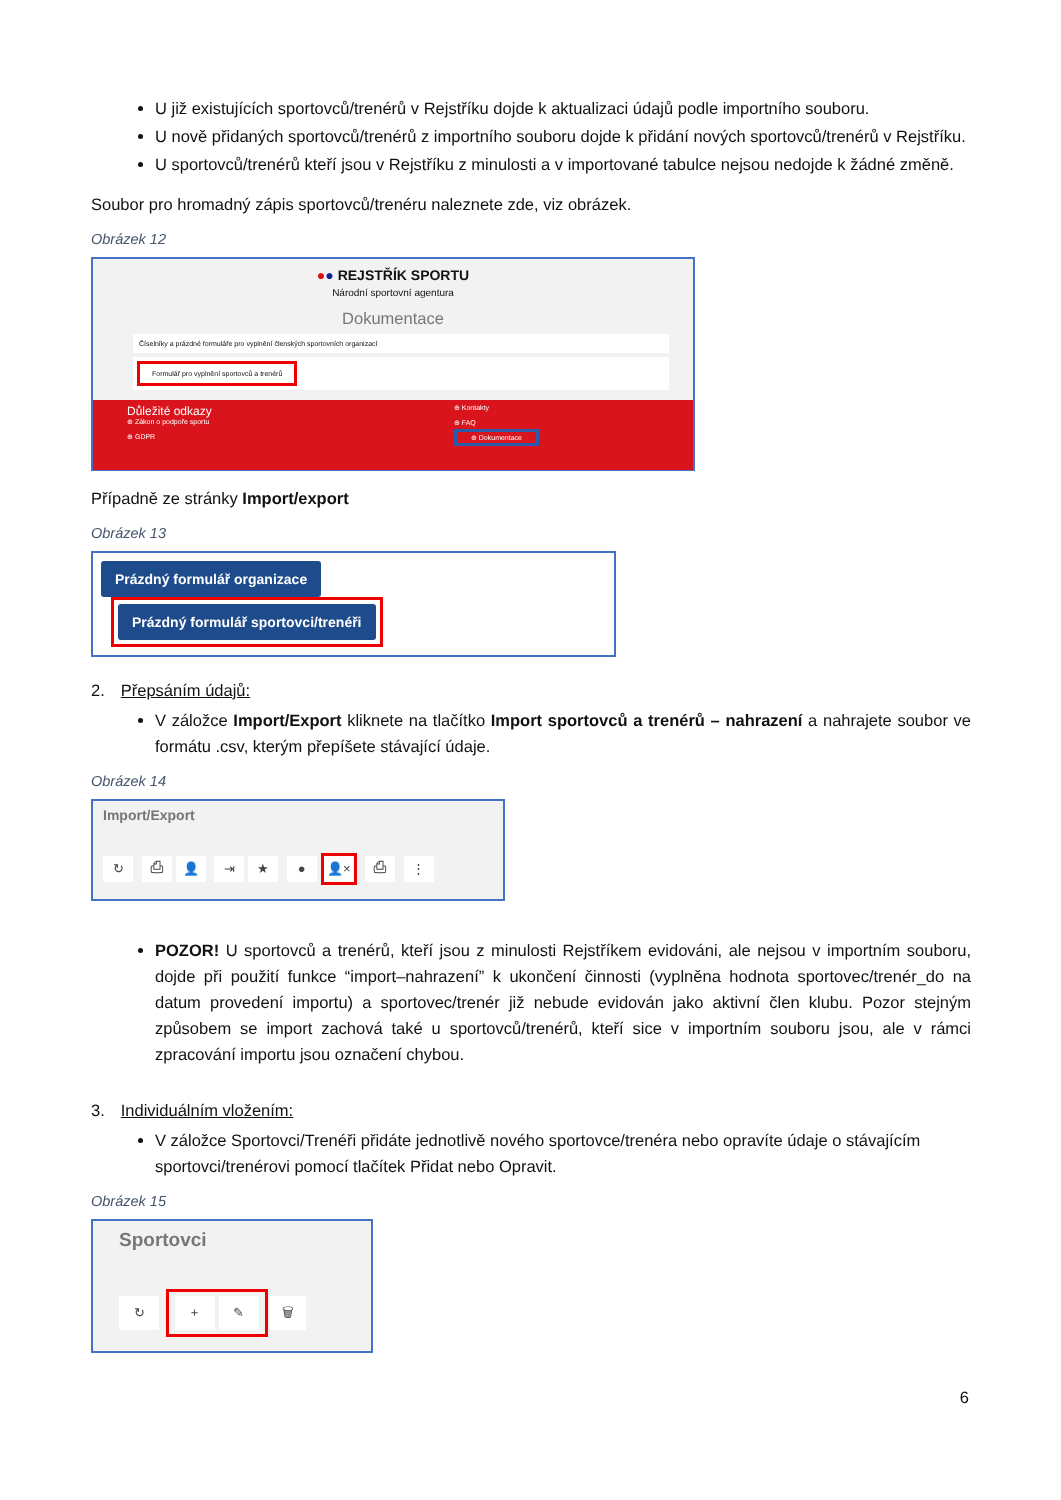U již existujících sportovců/trenérů v Rejstříku dojde k aktualizaci údajů podle importního souboru.
U nově přidaných sportovců/trenérů z importního souboru dojde k přidání nových sportovců/trenérů v Rejstříku.
U sportovců/trenérů kteří jsou v Rejstříku z minulosti a v importované tabulce nejsou nedojde k žádné změně.
Soubor pro hromadný zápis sportovců/trenéru naleznete zde, viz obrázek.
Obrázek 12
●● REJSTŘÍK SPORTU
Národní sportovní agentura
Dokumentace
Číselníky a prázdné formuláře pro vyplnění členských sportovních organizací
Formulář pro vyplnění sportovců a trenérů
Důležité odkazy
⊕ Zákon o podpoře sportu
⊕ GDPR
⊕ Kontakty
⊕ FAQ
⊕ Dokumentace
Případně ze stránky Import/export
Obrázek 13
Prázdný formulář organizace Prázdný formulář sportovci/trenéři
2. Přepsáním údajů:
V záložce Import/Export kliknete na tlačítko Import sportovců a trenérů – nahrazení a nahrajete soubor ve formátu .csv, kterým přepíšete stávající údaje.
Obrázek 14
Import/Export
↻ ⎙ 👤 ⇥ ★ ● 👤× ⎙ ⋮
POZOR! U sportovců a trenérů, kteří jsou z minulosti Rejstříkem evidováni, ale nejsou v importním souboru, dojde při použití funkce “import–nahrazení” k ukončení činnosti (vyplněna hodnota sportovec/trenér_do na datum provedení importu) a sportovec/trenér již nebude evidován jako aktivní člen klubu. Pozor stejným způsobem se import zachová také u sportovců/trenérů, kteří sice v importním souboru jsou, ale v rámci zpracování importu jsou označení chybou.
3. Individuálním vložením:
V záložce Sportovci/Trenéři přidáte jednotlivě nového sportovce/trenéra nebo opravíte údaje o stávajícím sportovci/trenérovi pomocí tlačítek Přidat nebo Opravit.
Obrázek 15
Sportovci
↻ + ✎ 🗑
6